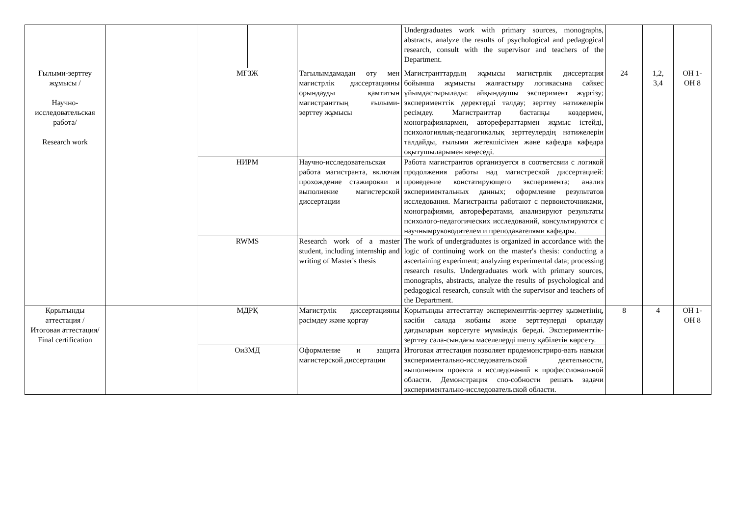| | | | | | Undergraduates work with primary sources, monographs, abstracts, analyze the results of psychological and pedagogical research, consult with the supervisor and teachers of the Department. | | | |
| Ғылыми-зерттеу жұмысы / Научно-исследовательская работа/ Research work | | МҒЗЖ | | Тағылымдамадан өту мен магистрлік диссертацияны орындауды қамтитын магистранттың ғылыми-зерттеу жұмысы | Магистранттардың жұмысы магистрлік диссертация бойынша жұмысты жалғастыру логикасына сәйкес ұйымдастырылады: айқындаушы эксперимент жүргізу; эксперименттік деректерді талдау; зерттеу нәтижелерін ресімдеу. Магистранттар бастапқы көздермен, монографиялармен, авторефераттармен жұмыс істейді, психологиялық-педагогикалық зерттеулердің нәтижелерін талдайды, ғылыми жетекшісімен және кафедра кафедра оқытушыларымен кеңеседі. | 24 | 1,2, 3,4 | ОН 1- ОН 8 |
| | | НИРМ | | Научно-исследовательская работа магистранта, включая прохождение стажировки и выполнение магистерской диссертации | Работа магистрантов организуется в соответсвии с логикой продолжения работы над магистреской диссертацией: проведение констатирующего эксперимента; анализ экспериментальных данных; оформление результатов исследования. Магистранты работают с первоисточниками, монографиями, авторефератами, анализируют результаты психолого-педагогических исследований, консультируются с научнымруководителем и преподавателями кафедры. | | | |
| | | RWMS | | Research work of a master student, including internship and writing of Master's thesis | The work of undergraduates is organized in accordance with the logic of continuing work on the master's thesis: conducting a ascertaining experiment; analyzing experimental data; processing research results. Undergraduates work with primary sources, monographs, abstracts, analyze the results of psychological and pedagogical research, consult with the supervisor and teachers of the Department. | | | |
| Қорытынды аттестация / Итоговая аттестация/ Final certification | | МДРҚ | | Магистрлік диссертацияны рәсімдеу және қорғау | Қорытынды аттестаттау эксперименттік-зерттеу қызметінің, кәсіби салада жобаны және зерттеулерді орындау дағдыларын көрсетуге мүмкіндік береді. Эксперименттік-зерттеу сала-сындағы мәселелерді шешу қабілетін көрсету. | 8 | 4 | ОН 1- ОН 8 |
| | | ОиЗМД | | Оформление и защита магистерской диссертации | Итоговая аттестация позволяет продемонстриро-вать навыки экспериментально-исследовательской деятельности, выполнения проекта и исследований в профессиональной области. Демонстрация спо-собности решать задачи экспериментально-исследовательской области. | | | |